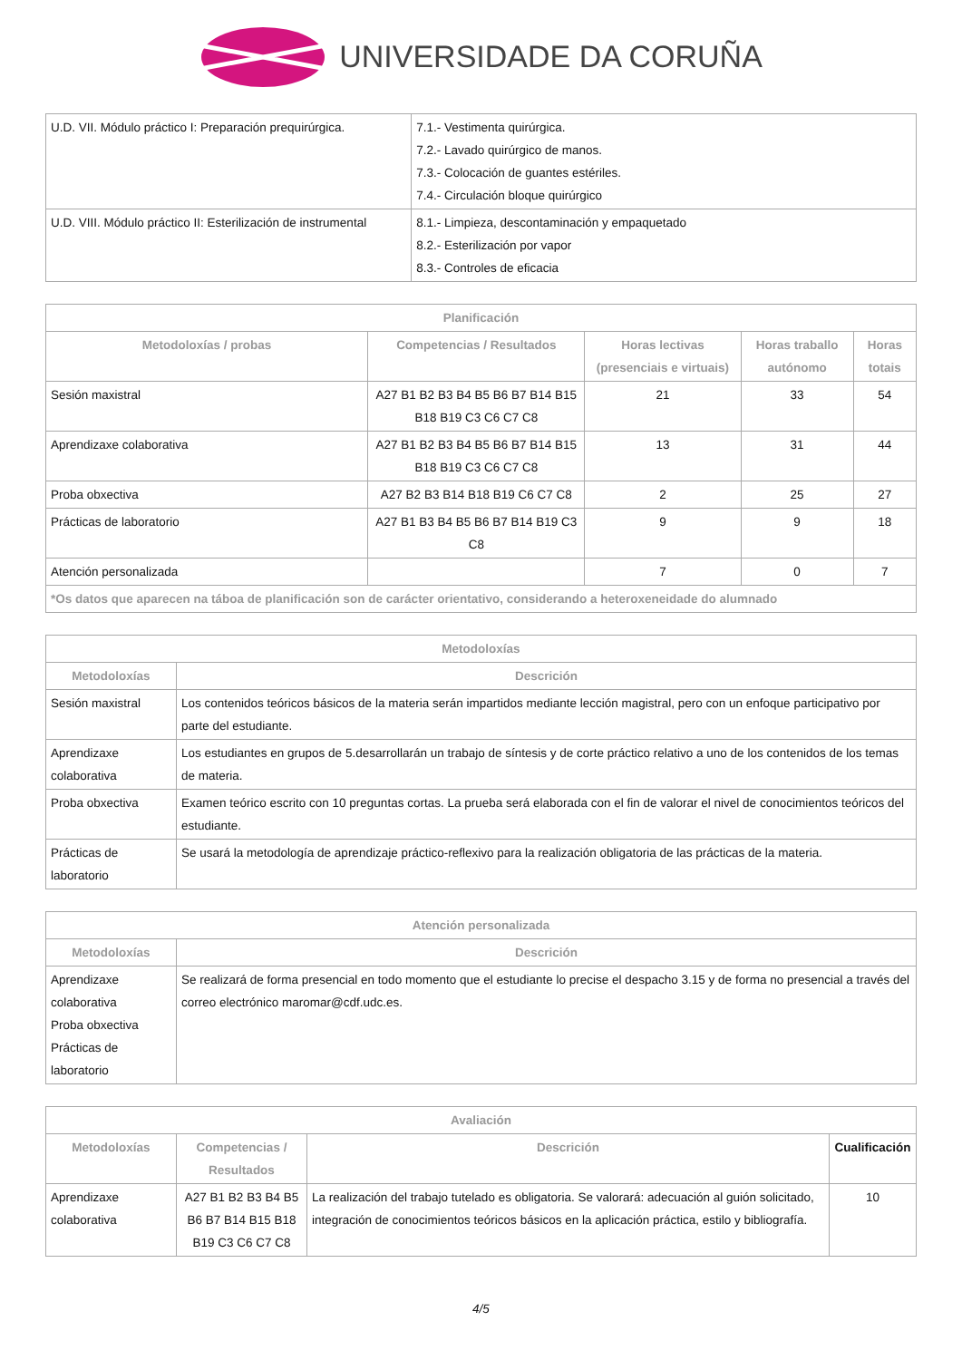UNIVERSIDADE DA CORUÑA
| U.D. VII. Módulo práctico I: Preparación prequirúrgica. | 7.1.- Vestimenta quirúrgica. 7.2.- Lavado quirúrgico de manos. 7.3.- Colocación de guantes estériles. 7.4.- Circulación bloque quirúrgico |
| U.D. VIII. Módulo práctico II: Esterilización de instrumental | 8.1.- Limpieza, descontaminación y empaquetado 8.2.- Esterilización por vapor 8.3.- Controles de eficacia |
| Planificación | | | | |
| --- | --- | --- | --- | --- |
| Metodoloxías / probas | Competencias / Resultados | Horas lectivas (presenciais e virtuais) | Horas traballo autónomo | Horas totais |
| Sesión maxistral | A27 B1 B2 B3 B4 B5 B6 B7 B14 B15 B18 B19 C3 C6 C7 C8 | 21 | 33 | 54 |
| Aprendizaxe colaborativa | A27 B1 B2 B3 B4 B5 B6 B7 B14 B15 B18 B19 C3 C6 C7 C8 | 13 | 31 | 44 |
| Proba obxectiva | A27 B2 B3 B14 B18 B19 C6 C7 C8 | 2 | 25 | 27 |
| Prácticas de laboratorio | A27 B1 B3 B4 B5 B6 B7 B14 B19 C3 C8 | 9 | 9 | 18 |
| Atención personalizada | | 7 | 0 | 7 |
| *Os datos que aparecen na táboa de planificación son de carácter orientativo, considerando a heteroxeneidade do alumnado | | | | |
| Metodoloxías | |
| --- | --- |
| Metodoloxías | Descrición |
| Sesión maxistral | Los contenidos teóricos básicos de la materia serán impartidos mediante lección magistral, pero con un enfoque participativo por parte del estudiante. |
| Aprendizaxe colaborativa | Los estudiantes en grupos de 5.desarrollarán un trabajo de síntesis y de corte práctico relativo a uno de los contenidos de los temas de materia. |
| Proba obxectiva | Examen teórico escrito con 10 preguntas cortas. La prueba será elaborada con el fin de valorar el nivel de conocimientos teóricos del estudiante. |
| Prácticas de laboratorio | Se usará la metodología de aprendizaje práctico-reflexivo para la realización obligatoria de las prácticas de la materia. |
| Atención personalizada | |
| --- | --- |
| Metodoloxías | Descrición |
| Aprendizaxe colaborativa Proba obxectiva Prácticas de laboratorio | Se realizará de forma presencial en todo momento que el estudiante lo precise el despacho 3.15 y de forma no presencial a través del correo electrónico maromar@cdf.udc.es. |
| Avaliación | | | |
| --- | --- | --- | --- |
| Metodoloxías | Competencias / Resultados | Descrición | Cualificación |
| Aprendizaxe colaborativa | A27 B1 B2 B3 B4 B5 B6 B7 B14 B15 B18 B19 C3 C6 C7 C8 | La realización del trabajo tutelado es obligatoria. Se valorará: adecuación al guión solicitado, integración de conocimientos teóricos básicos en la aplicación práctica, estilo y bibliografía. | 10 |
4/5